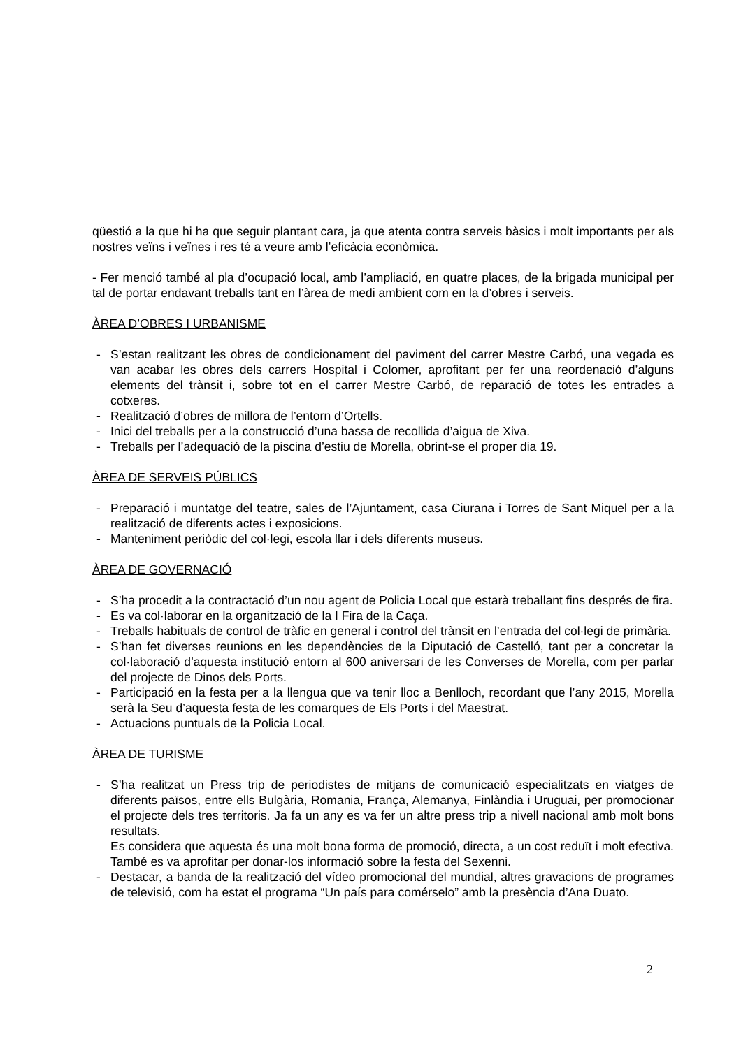qüestió a la que hi ha que seguir plantant cara, ja que atenta contra serveis bàsics i molt importants per als nostres veïns i veïnes i res té a veure amb l’eficàcia econòmica.
- Fer menció també al pla d’ocupació local, amb l’ampliació, en quatre places, de la brigada municipal per tal de portar endavant treballs tant en l’àrea de medi ambient com en la d’obres i serveis.
ÀREA D’OBRES I URBANISME
- S’estan realitzant les obres de condicionament del paviment del carrer Mestre Carbó, una vegada es van acabar les obres dels carrers Hospital i Colomer, aprofitant per fer una reordenació d’alguns elements del trànsit i, sobre tot en el carrer Mestre Carbó, de reparació de totes les entrades a cotxeres.
- Realització d’obres de millora de l’entorn d’Ortells.
- Inici del treballs per a la construcció d’una bassa de recollida d’aigua de Xiva.
- Treballs per l’adequació de la piscina d’estiu de Morella, obrint-se el proper dia 19.
ÀREA DE SERVEIS PÚBLICS
- Preparació i muntatge del teatre, sales de l’Ajuntament, casa Ciurana i Torres de Sant Miquel per a la realització de diferents actes i exposicions.
- Manteniment periòdic del col·legi, escola llar i dels diferents museus.
ÀREA DE GOVERNACIÓ
- S’ha procedit a la contractació d’un nou agent de Policia Local que estarà treballant fins després de fira.
- Es va col·laborar en la organització de la I Fira de la Caça.
- Treballs habituals de control de tràfic en general i control del trànsit en l’entrada del col·legi de primària.
- S’han fet diverses reunions en les dependències de la Diputació de Castelló, tant per a concretar la col·laboració d’aquesta institució entorn al 600 aniversari de les Converses de Morella, com per parlar del projecte de Dinos dels Ports.
- Participació en la festa per a la llengua que va tenir lloc a Benlloch, recordant que l’any 2015, Morella serà la Seu d’aquesta festa de les comarques de Els Ports i del Maestrat.
- Actuacions puntuals de la Policia Local.
ÀREA DE TURISME
- S’ha realitzat un Press trip de periodistes de mitjans de comunicació especialitzats en viatges de diferents països, entre ells Bulgària, Romania, França, Alemanya, Finlàndia i Uruguai, per promocionar el projecte dels tres territoris. Ja fa un any es va fer un altre press trip a nivell nacional amb molt bons resultats.
Es considera que aquesta és una molt bona forma de promoció, directa, a un cost reduït i molt efectiva. També es va aprofitar per donar-los informació sobre la festa del Sexenni.
- Destacar, a banda de la realització del vídeo promocional del mundial, altres gravacions de programes de televisió, com ha estat el programa “Un país para comérselo” amb la presència d’Ana Duato.
2